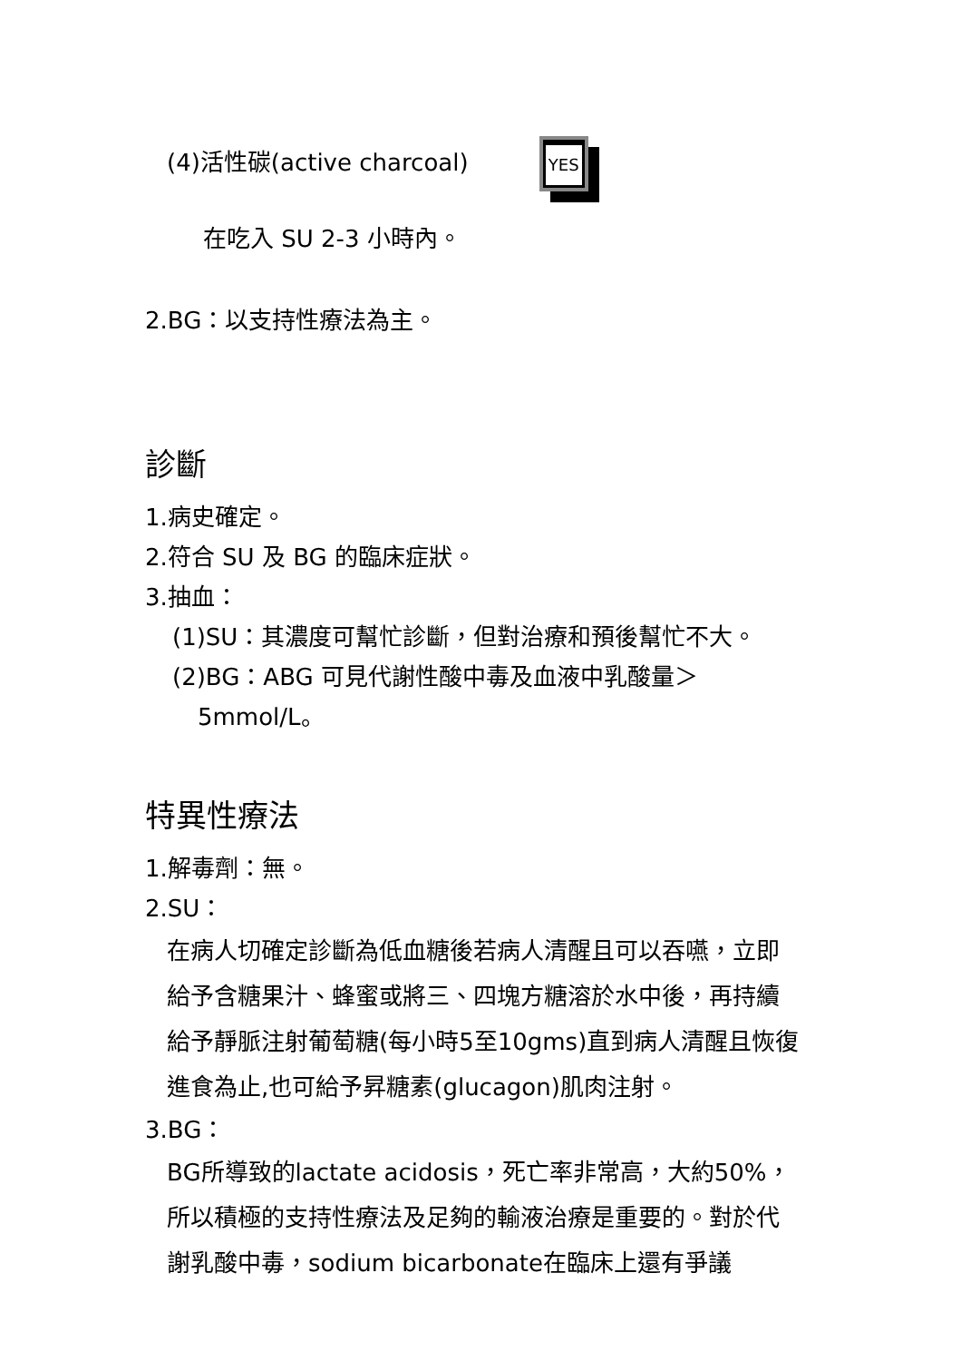(4)活性碳(active charcoal) YES
在吃入 SU 2-3 小時內。
2.BG：以支持性療法為主。
診斷
1.病史確定。
2.符合 SU 及 BG 的臨床症狀。
3.抽血：
(1)SU：其濃度可幫忙診斷，但對治療和預後幫忙不大。
(2)BG：ABG 可見代謝性酸中毒及血液中乳酸量＞
5mmol/L。
特異性療法
1.解毒劑：無。
2.SU：
在病人切確定診斷為低血糖後若病人清醒且可以吞嚥，立即給予含糖果汁、蜂蜜或將三、四塊方糖溶於水中後，再持續給予靜脈注射葡萄糖(每小時5至10gms)直到病人清醒且恢復進食為止,也可給予昇糖素(glucagon)肌肉注射。
3.BG：
BG所導致的lactate acidosis，死亡率非常高，大約50%，所以積極的支持性療法及足夠的輸液治療是重要的。對於代謝乳酸中毒，sodium bicarbonate在臨床上還有爭議